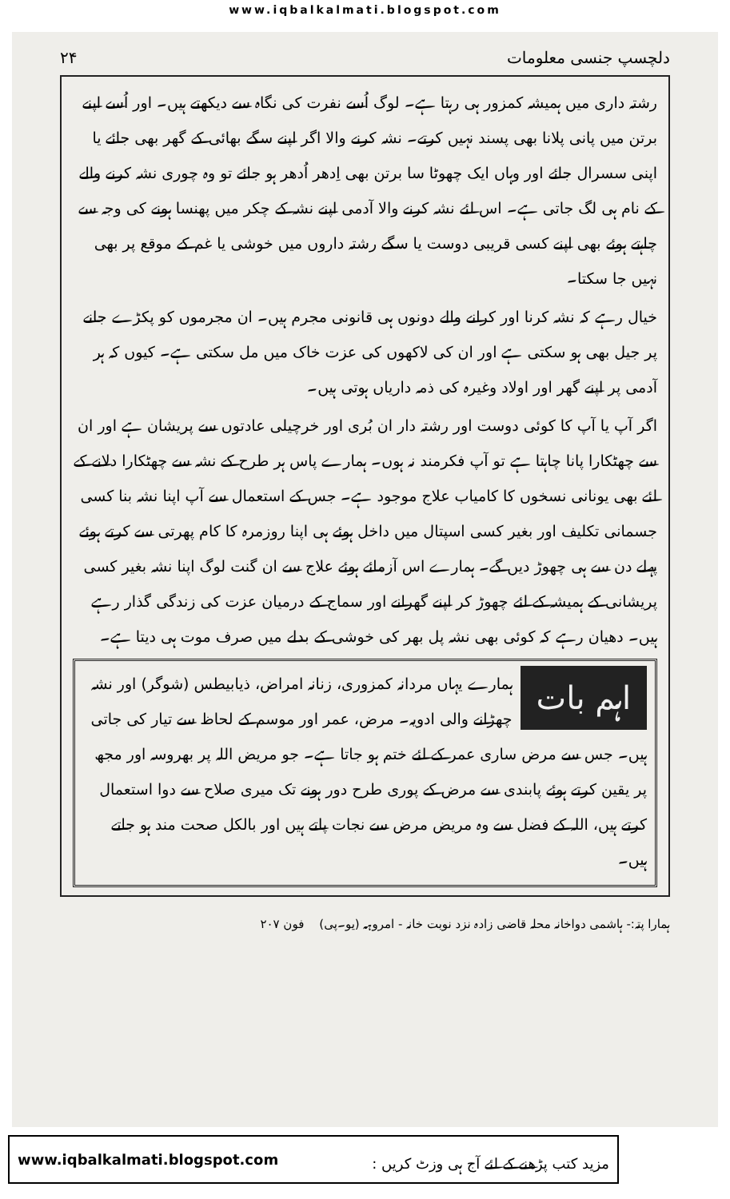www.iqbalkalmati.blogspot.com
دلچسپ جنسی معلومات ۲۴
رشتہ داری میں ہمیشہ کمزور ہی رہتا ہے۔ لوگ اُسے نفرت کی نگاہ سے دیکھتے ہیں۔ اور اُسے اپنے برتن میں پانی پلانا بھی پسند نہیں کرتے۔ نشہ کرنے والا اگر اپنے سگے بھائی کے گھر بھی جائے یا اپنی سسرال جائے اور وہاں ایک چھوٹا سا برتن بھی اِدھر اُدھر ہو جائے تو وہ چوری نشہ کرنے والے کے نام ہی لگ جاتی ہے۔ اس لئے نشہ کرنے والا آدمی اپنے نشہ کے چکر میں پھنسا ہونے کی وجہ سے چاہتے ہوئے بھی اپنے کسی قریبی دوست یا سگے رشتہ داروں میں خوشی یا غم کے موقع پر بھی نہیں جا سکتا۔
خیال رہے کہ نشہ کرنا اور کرانے والے دونوں ہی قانونی مجرم ہیں۔ ان مجرموں کو پکڑے جانے پر جیل بھی ہو سکتی ہے اور ان کی لاکھوں کی عزت خاک میں مل سکتی ہے۔ کیوں کہ ہر آدمی پر اپنے گھر اور اولاد وغیرہ کی ذمہ داریاں ہوتی ہیں۔
اگر آپ یا آپ کا کوئی دوست اور رشتہ دار ان بُری اور خرچیلی عادتوں سے پریشان ہے اور ان سے چھٹکارا پانا چاہتا ہے تو آپ فکرمند نہ ہوں۔ ہمارے پاس ہر طرح کے نشہ سے چھٹکارا دلانے کے لئے بھی یونانی نسخوں کا کامیاب علاج موجود ہے۔ جس کے استعمال سے آپ اپنا نشہ بنا کسی جسمانی تکلیف اور بغیر کسی اسپتال میں داخل ہوئے ہی اپنا روزمرہ کا کام پھرتی سے کرتے ہوئے پہلے دن سے ہی چھوڑ دیں گے۔ ہمارے اس آزمائے ہوئے علاج سے ان گنت لوگ اپنا نشہ بغیر کسی پریشانی کے ہمیشہ کے لئے چھوڑ کر اپنے گھرانے اور سماج کے درمیان عزت کی زندگی گذار رہے ہیں۔ دھیان رہے کہ کوئی بھی نشہ پل بھر کی خوشی کے بدلے میں صرف موت ہی دیتا ہے۔
اہم بات
ہمارے یہاں مردانہ کمزوری، زنانہ امراض، ذیابیطس (شوگر) اور نشہ چھڑانے والی ادویہ۔ مرض، عمر اور موسم کے لحاظ سے تیار کی جاتی ہیں۔ جس سے مرض ساری عمر کے لئے ختم ہو جاتا ہے۔ جو مریض اللہ پر بھروسہ اور مجھ پر یقین کرتے ہوئے پابندی سے مرض کے پوری طرح دور ہونے تک میری صلاح سے دوا استعمال کرتے ہیں، اللہ کے فضل سے وہ مریض مرض سے نجات پاتے ہیں اور بالکل صحت مند ہو جاتے ہیں۔
ہمارا پتہ:- ہاشمی دواخانہ محلہ قاضی زادہ نزد نوبت خانہ - امروہہ (یو۔پی) فون ۲۰۷
www.iqbalkalmati.blogspot.com: مزید کتب پڑھنے کے لئے آج ہی وزٹ کریں